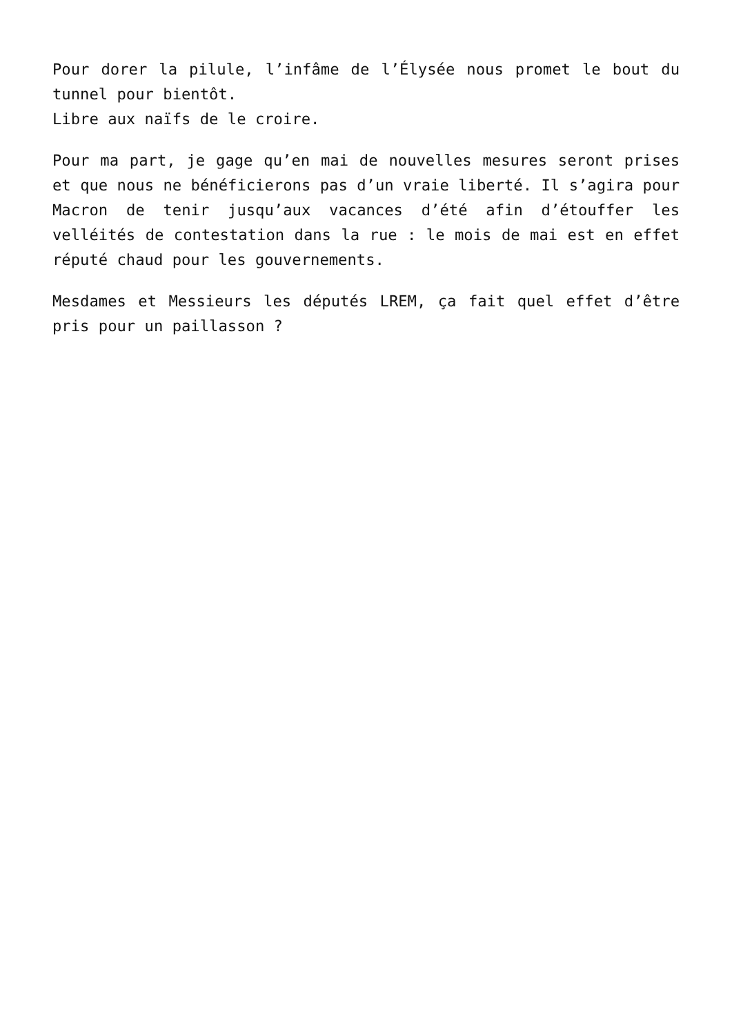Pour dorer la pilule, l’infâme de l’Élysée nous promet le bout du tunnel pour bientôt.
Libre aux naïfs de le croire.
Pour ma part, je gage qu’en mai de nouvelles mesures seront prises et que nous ne bénéficierons pas d’un vraie liberté. Il s’agira pour Macron de tenir jusqu’aux vacances d’été afin d’étouffer les velléités de contestation dans la rue : le mois de mai est en effet réputé chaud pour les gouvernements.
Mesdames et Messieurs les députés LREM, ça fait quel effet d’être pris pour un paillasson ?